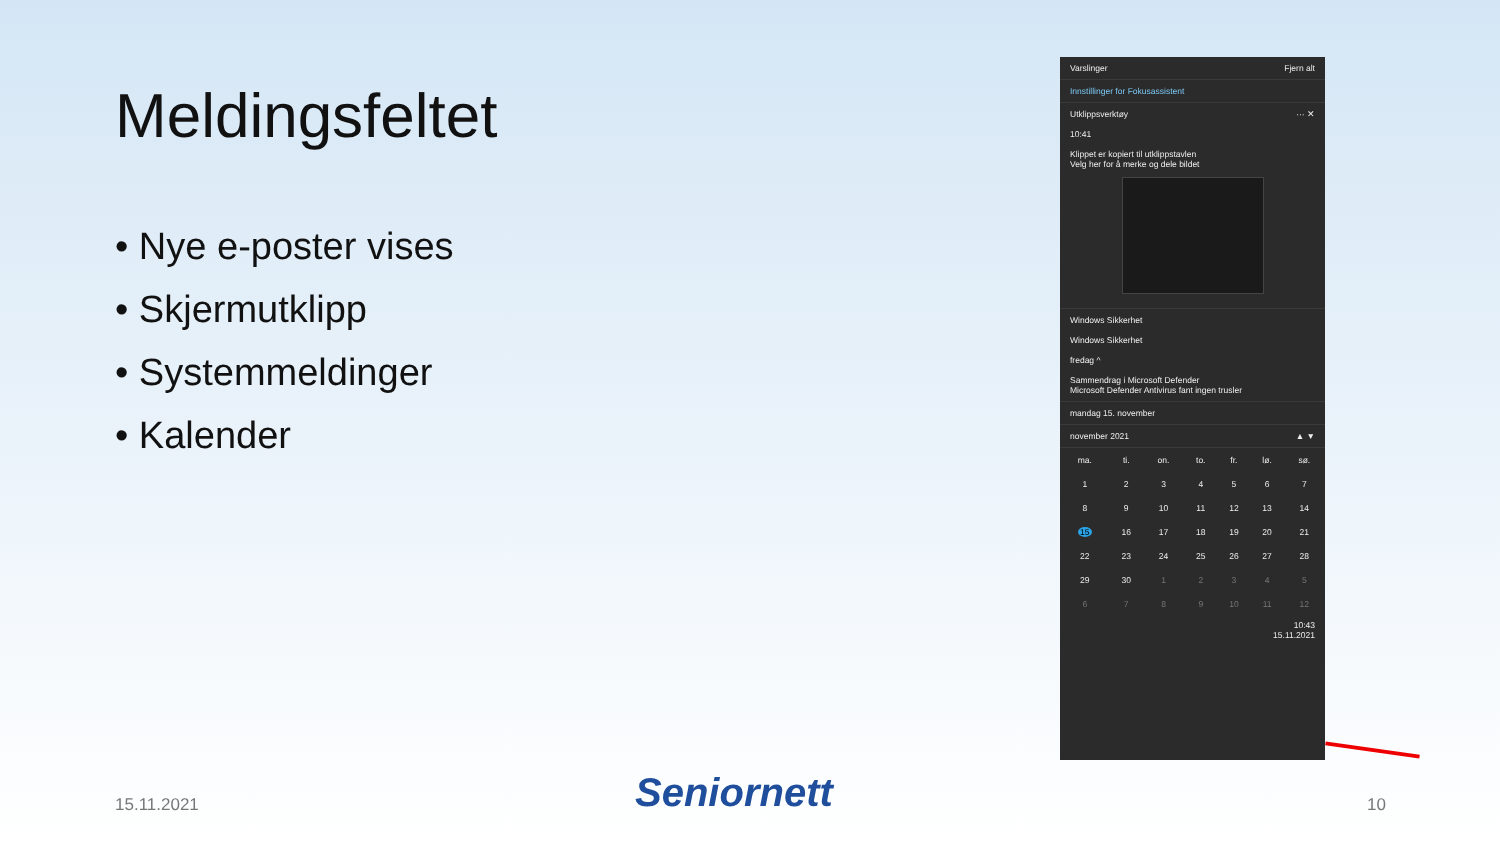Meldingsfeltet
• Nye e-poster vises
• Skjermutklipp
• Systemmeldinger
• Kalender
Varslinger Fjern alt
Innstillinger for Fokusassistent
Utklippsverktøy ··· ✕
10:41
Klippet er kopiert til utklippstavlen
Velg her for å merke og dele bildet
Windows Sikkerhet
Windows Sikkerhet
fredag ^
Sammendrag i Microsoft Defender
Microsoft Defender Antivirus fant ingen trusler
mandag 15. november
november 2021 ▲ ▼
| ma. | ti. | on. | to. | fr. | lø. | sø. |
| --- | --- | --- | --- | --- | --- | --- |
| 1 | 2 | 3 | 4 | 5 | 6 | 7 |
| 8 | 9 | 10 | 11 | 12 | 13 | 14 |
| 15 | 16 | 17 | 18 | 19 | 20 | 21 |
| 22 | 23 | 24 | 25 | 26 | 27 | 28 |
| 29 | 30 | 1 | 2 | 3 | 4 | 5 |
| 6 | 7 | 8 | 9 | 10 | 11 | 12 |
10:43
15.11.2021
15.11.2021 Seniornett 10